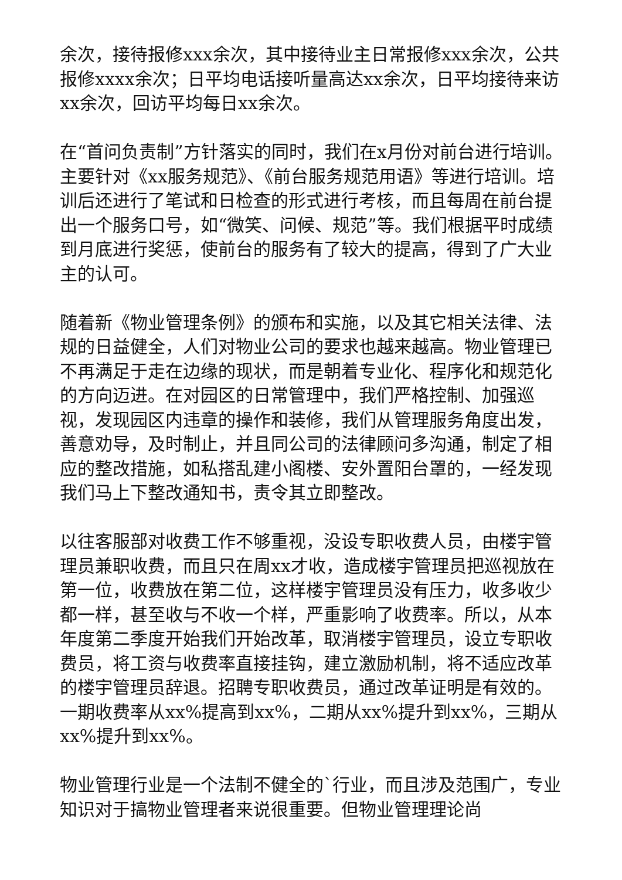余次，接待报修xxx余次，其中接待业主日常报修xxx余次，公共报修xxxx余次；日平均电话接听量高达xx余次，日平均接待来访xx余次，回访平均每日xx余次。
在“首问负责制”方针落实的同时，我们在x月份对前台进行培训。主要针对《xx服务规范》、《前台服务规范用语》等进行培训。培训后还进行了笔试和日检查的形式进行考核，而且每周在前台提出一个服务口号，如“微笑、问候、规范”等。我们根据平时成绩到月底进行奖惩，使前台的服务有了较大的提高，得到了广大业主的认可。
随着新《物业管理条例》的颁布和实施，以及其它相关法律、法规的日益健全，人们对物业公司的要求也越来越高。物业管理已不再满足于走在边缘的现状，而是朝着专业化、程序化和规范化的方向迈进。在对园区的日常管理中，我们严格控制、加强巡视，发现园区内违章的操作和装修，我们从管理服务角度出发，善意劝导，及时制止，并且同公司的法律顾问多沟通，制定了相应的整改措施，如私搭乱建小阁楼、安外置阳台罩的，一经发现我们马上下整改通知书，责令其立即整改。
以往客服部对收费工作不够重视，没设专职收费人员，由楼宇管理员兼职收费，而且只在周xx才收，造成楼宇管理员把巡视放在第一位，收费放在第二位，这样楼宇管理员没有压力，收多收少都一样，甚至收与不收一个样，严重影响了收费率。所以，从本年度第二季度开始我们开始改革，取消楼宇管理员，设立专职收费员，将工资与收费率直接挂钩，建立激励机制，将不适应改革的楼宇管理员辞退。招聘专职收费员，通过改革证明是有效的。一期收费率从xx%提高到xx%，二期从xx%提升到xx%，三期从xx%提升到xx%。
物业管理行业是一个法制不健全的`行业，而且涉及范围广，专业知识对于搞物业管理者来说很重要。但物业管理理论尚